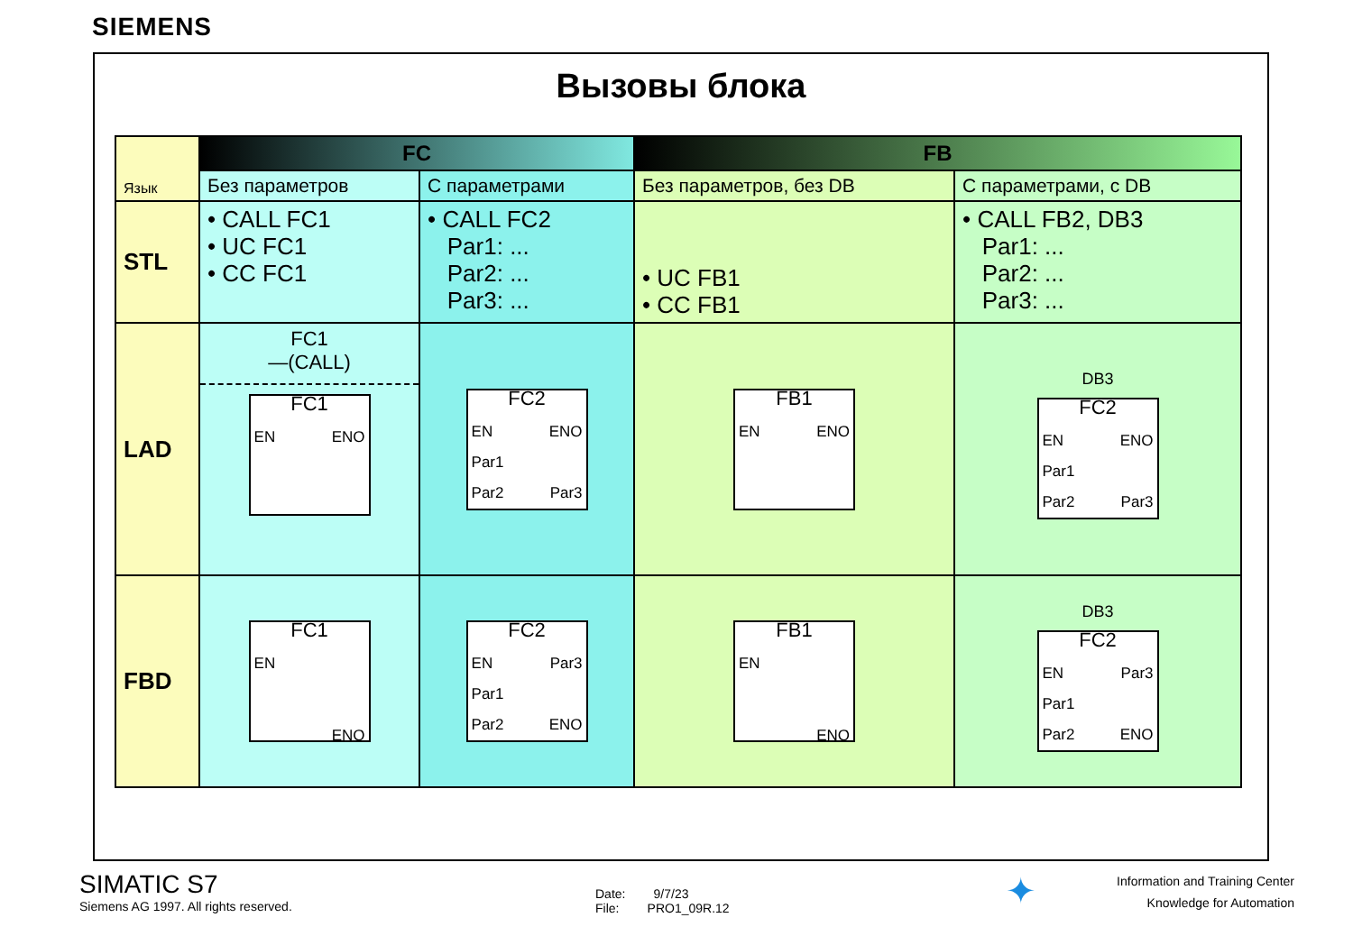SIEMENS
Вызовы блока
| Язык | FC | | FB | |
| | Без параметров | С параметрами | Без параметров, без DB | С параметрами, с DB |
| STL | • CALL FC1 • UC FC1 • CC FC1 | • CALL FC2 Par1: ... Par2: ... Par3: ... | • UC FB1 • CC FB1 | • CALL FB2, DB3 Par1: ... Par2: ... Par3: ... |
| LAD | FC1 —(CALL) FC1 EN ENO | FC2 EN ENO Par1 Par2 Par3 | FB1 EN ENO | DB3 FC2 EN ENO Par1 Par2 Par3 |
| FBD | FC1 EN ENO | FC2 EN Par3 Par1 Par2 ENO | FB1 EN ENO | DB3 FC2 EN Par3 Par1 Par2 ENO |
SIMATIC S7
Siemens AG 1997. All rights reserved.
Date: 9/7/23
File: PRO1_09R.12
✦
Information and Training Center
Knowledge for Automation